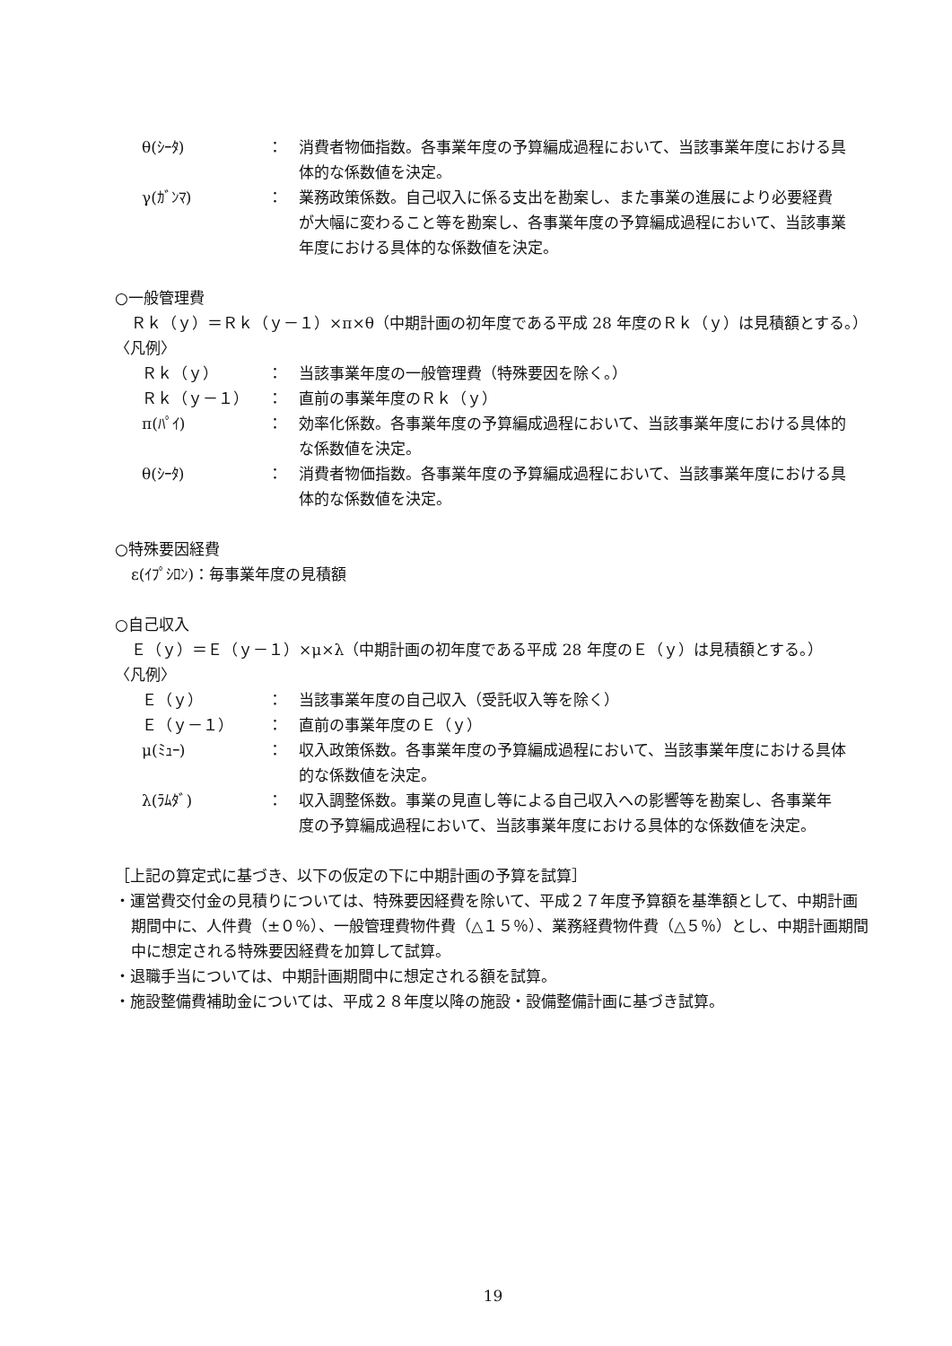θ(ｼｰﾀ) ： 消費者物価指数。各事業年度の予算編成過程において、当該事業年度における具体的な係数値を決定。
γ(ｶﾞﾝﾏ) ： 業務政策係数。自己収入に係る支出を勘案し、また事業の進展により必要経費が大幅に変わること等を勘案し、各事業年度の予算編成過程において、当該事業年度における具体的な係数値を決定。
○一般管理費
Ｒｋ（ｙ）＝Ｒｋ（ｙ－１）×π×θ（中期計画の初年度である平成 28 年度のＲｋ（ｙ）は見積額とする。）
〈凡例〉
Ｒｋ（ｙ） ： 当該事業年度の一般管理費（特殊要因を除く。）
Ｒｋ（ｙ－１） ： 直前の事業年度のＲｋ（ｙ）
π(ﾊﾟｲ) ： 効率化係数。各事業年度の予算編成過程において、当該事業年度における具体的な係数値を決定。
θ(ｼｰﾀ) ： 消費者物価指数。各事業年度の予算編成過程において、当該事業年度における具体的な係数値を決定。
○特殊要因経費
ε(ｲﾌﾟｼﾛﾝ)：毎事業年度の見積額
○自己収入
Ｅ（ｙ）＝Ｅ（ｙ－１）×μ×λ（中期計画の初年度である平成 28 年度のＥ（ｙ）は見積額とする。）
〈凡例〉
Ｅ（ｙ） ： 当該事業年度の自己収入（受託収入等を除く）
Ｅ（ｙ－１） ： 直前の事業年度のＥ（ｙ）
μ(ﾐｭｰ) ： 収入政策係数。各事業年度の予算編成過程において、当該事業年度における具体的な係数値を決定。
λ(ﾗﾑﾀﾞ) ： 収入調整係数。事業の見直し等による自己収入への影響等を勘案し、各事業年度の予算編成過程において、当該事業年度における具体的な係数値を決定。
［上記の算定式に基づき、以下の仮定の下に中期計画の予算を試算］
・運営費交付金の見積りについては、特殊要因経費を除いて、平成２７年度予算額を基準額として、中期計画期間中に、人件費（±０％）、一般管理費物件費（△１５％）、業務経費物件費（△５％）とし、中期計画期間中に想定される特殊要因経費を加算して試算。
・退職手当については、中期計画期間中に想定される額を試算。
・施設整備費補助金については、平成２８年度以降の施設・設備整備計画に基づき試算。
19